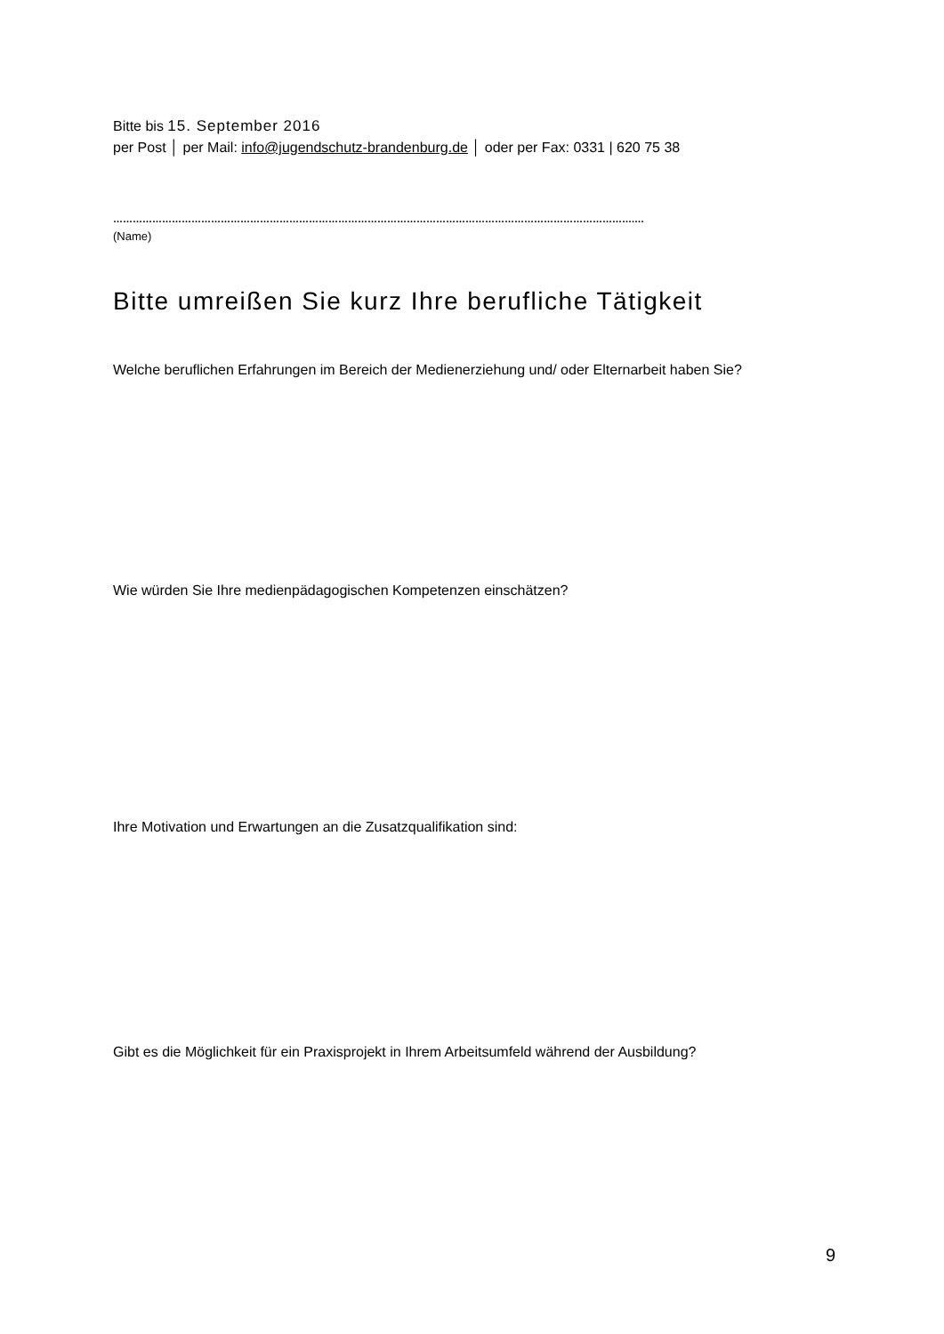Bitte bis 15. September 2016
per Post │ per Mail: info@jugendschutz-brandenburg.de │ oder per Fax: 0331 | 620 75 38
…………………………………………………………………………………………………………………………………………….…
(Name)
Bitte umreißen Sie kurz Ihre berufliche Tätigkeit
Welche beruflichen Erfahrungen im Bereich der Medienerziehung und/ oder Elternarbeit haben Sie?
Wie würden Sie Ihre medienpädagogischen Kompetenzen einschätzen?
Ihre Motivation und Erwartungen an die Zusatzqualifikation sind:
Gibt es die Möglichkeit für ein Praxisprojekt in Ihrem Arbeitsumfeld während der Ausbildung?
9